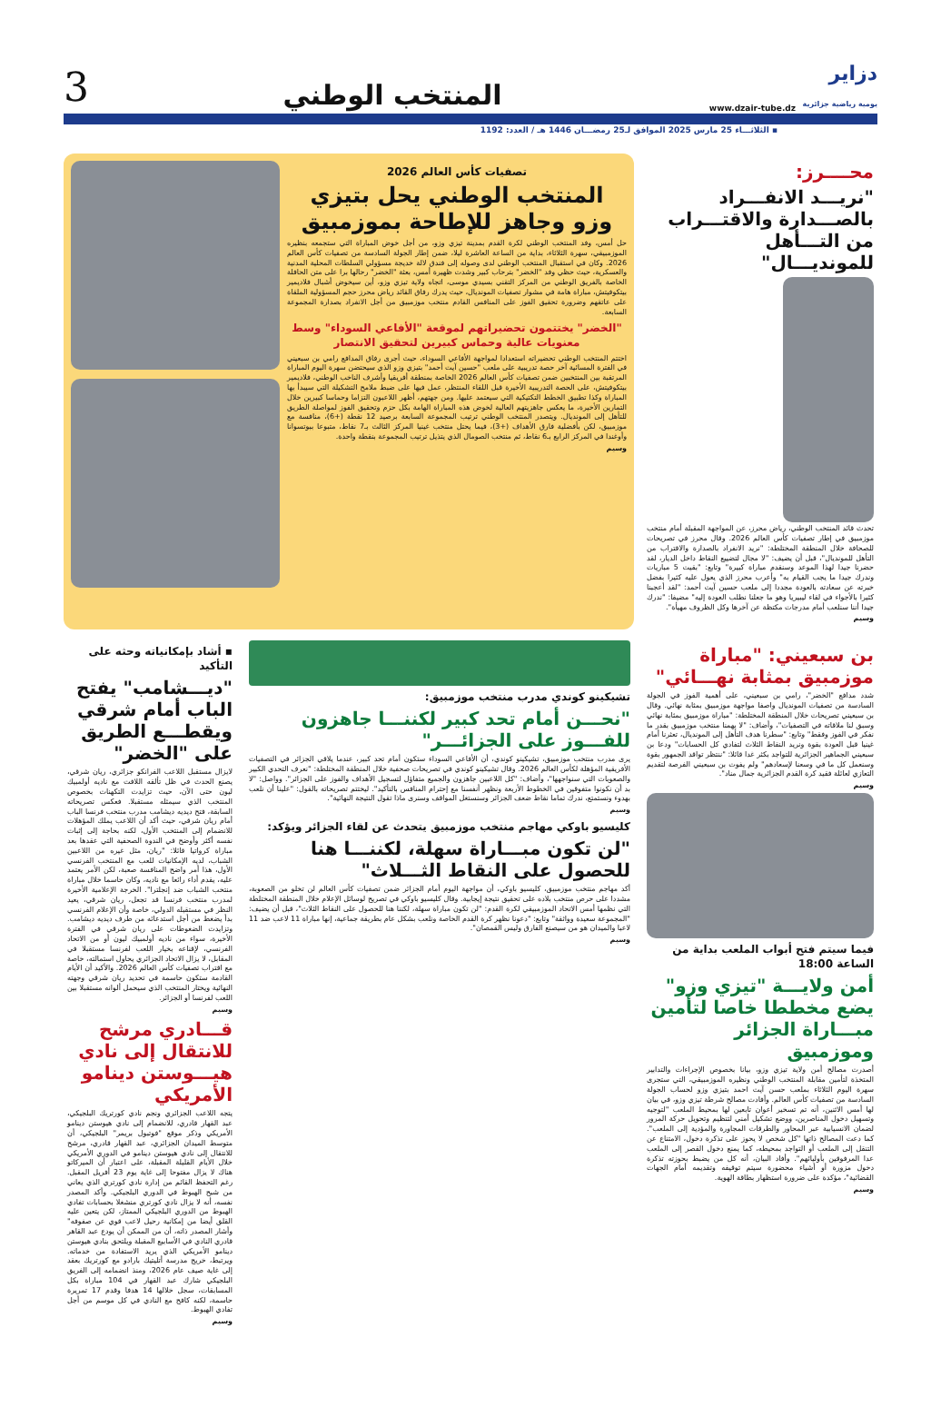دزاير
يومية رياضية جزائرية
www.dzair-tube.dz
المنتخب الوطني
3
▪ الثلاثـــاء 25 مارس 2025 الموافق لـ25 رمضـــان 1446 هـ / العدد: 1192
محــــرز:
"نريـــد الانفـــراد بالصـــدارة والاقتـــراب من التـــأهل للمونديـــال"
تحدث قائد المنتخب الوطني، رياض محرز، عن المواجهة المقبلة أمام منتخب موزمبيق في إطار تصفيات كأس العالم 2026. وقال محرز في تصريحات للصحافة خلال المنطقة المختلطة: "نريد الانفراد بالصدارة والاقتراب من التأهل للمونديال"، قبل أن يضيف: "لا مجال لتضييع النقاط داخل الديار، لقد حضرنا جيدا لهذا الموعد وسنقدم مباراة كبيرة" وتابع: "بقيت 5 مباريات وندرك جيدا ما يجب القيام به" وأعرب محرز الذي يعول عليه كثيرا بفضل خبرته عن سعادته بالعودة مجددا إلى ملعب حسين آيت أحمد: "لقد أعجبنا كثيرا بالأجواء في لقاء ليبيريا وهو ما جعلنا نطلب العودة إليه" مضيفا: "ندرك جيدا أننا سنلعب أمام مدرجات مكتظة عن آخرها وكل الظروف مهيأة".
وسيم
تصفيات كأس العالم 2026
المنتخب الوطني يحل بتيزي وزو وجاهز للإطاحة بموزمبيق
حل أمس، وفد المنتخب الوطني لكرة القدم بمدينة تيزي وزو، من أجل خوض المباراة التي ستجمعه بنظيره الموزمبيقي، سهرة الثلاثاء، بداية من الساعة العاشرة ليلا، ضمن إطار الجولة السادسة من تصفيات كأس العالم 2026. وكان في استقبال المنتخب الوطني لدى وصوله إلى فندق لالة خديجة مسؤولي السلطات المحلية المدنية والعسكرية، حيث حظي وفد "الخضر" بترحاب كبير وشدت ظهيرة أمس، بعثة "الخضر" رحالها برا على متن الحافلة الخاصة بالفريق الوطني من المركز التقني بسيدي موسى، اتجاه ولاية تيزي وزو، أين سيخوض أشبال فلاديمير بيتكوفيتش، مباراة هامة في مشوار تصفيات المونديال، حيث يدرك رفاق القائد رياض محرز حجم المسؤولية الملقاة على عاتقهم وضرورة تحقيق الفوز على المنافس القادم منتخب موزمبيق من أجل الانفراد بصدارة المجموعة السابعة.
"الخضر" يختتمون تحضيراتهم لموقعة "الأفاعي السوداء" وسط معنويات عالية وحماس كبيرين لتحقيق الانتصار
اختتم المنتخب الوطني تحضيراته استعدادا لمواجهة الأفاعي السوداء، حيث أجرى رفاق المدافع رامي بن سبعيني في الفترة المسائية آخر حصة تدريبية على ملعب "حسين آيت أحمد" بتيزي وزو الذي سيحتضن سهرة اليوم المباراة المرتقبة بين المنتخبين ضمن تصفيات كأس العالم 2026 الخاصة بمنطقة أفريقيا وأشرف الناخب الوطني، فلاديمير بيتكوفيتش، على الحصة التدريبية الأخيرة قبل اللقاء المنتظر، عمل فيها على ضبط ملامح التشكيلة التي سيبدأ بها المباراة وكذا تطبيق الخطط التكتيكية التي سيعتمد عليها. ومن جهتهم، أظهر اللاعبون التزاما وحماسا كبيرين خلال التمارين الأخيرة، ما يعكس جاهزيتهم العالية لخوض هذه المباراة الهامة بكل حزم وتحقيق الفوز لمواصلة الطريق للتأهل إلى المونديال. ويتصدر المنتخب الوطني ترتيب المجموعة السابعة برصيد 12 نقطة (+6)، منافسة مع موزمبيق، لكن بأفضلية فارق الأهداف (+3)، فيما يحتل منتخب غينيا المركز الثالث بـ7 نقاط، متبوعا ببوتسوانا وأوغندا في المركز الرابع بـ6 نقاط، ثم منتخب الصومال الذي يتذيل ترتيب المجموعة بنقطة واحدة.
وسيم
بن سبعيني: "مباراة موزمبيق بمثابة نهـــائي"
شدد مدافع "الخضر"، رامي بن سبعيني، على أهمية الفوز في الجولة السادسة من تصفيات المونديال واصفا مواجهة موزمبيق بمثابة نهائي. وقال بن سبعيني تصريحات خلال المنطقة المختلطة: "مباراة موزمبيق بمثابة نهائي وسبق لنا ملاقاته في التصفيات"، وأضاف: "لا يهمنا منتخب موزمبيق بقدر ما نفكر في الفوز وفقط" وتابع: "سطرنا هدف التأهل إلى المونديال، تعثرنا أمام غينيا قبل العودة بقوة ونريد النقاط الثلاث لتفادي كل الحسابات" ودعا بن سبعيني الجماهير الجزائرية للتواجد بكثر غدا قائلا: "ننتظر تواقد الجمهور بقوة وسنعمل كل ما في وسعنا لإسعادهم" ولم يفوت بن سبعيني الفرصة لتقديم التعازي لعائلة فقيد كرة القدم الجزائرية جمال مناد".
وسيم
فيما سيتم فتح أبواب الملعب بداية من الساعة 18:00
أمن ولايـــة "تيزي وزو" يضع مخططا خاصا لتأمين مبـــاراة الجزائر وموزمبيق
أصدرت مصالح أمن ولاية تيزي وزو، بيانا بخصوص الإجراءات والتدابير المتخذة لتأمين مقابلة المنتخب الوطني ونظيره الموزمبيقي، التي ستجرى سهرة اليوم الثلاثاء بملعب حسن آيت احمد بتيزي وزو لحساب الجولة السادسة من تصفيات كأس العالم. وأفادت مصالح شرطة تيزي وزو، في بيان لها أمس الاثنين، أنه تم تسخير أعوان تابعين لها بمحيط الملعب "لتوجيه وتسهيل دخول المناصرين، ووضع تشكيل أمني لتنظيم وتحويل حركة المرور لضمان الانسيابية عبر المحاور والطرقات المجاورة والمؤدية إلى الملعب". كما دعت المصالح ذاتها "كل شخص لا يحوز على تذكرة دخول، الامتناع عن التنقل إلى الملعب أو التواجد بمحيطه، كما يمنع دخول القصر إلى الملعب عدا المرفوقين بأوليائهم". وأفاد البيان، أنه كل من يضبط بحوزته تذكرة دخول مزورة أو أشياء محضورة سيتم توقيفه وتقديمه أمام الجهات القضائية"، مؤكدة على ضرورة استظهار بطاقة الهوية.
وسيم
تشيكينو كوندي مدرب منتخب موزمبيق:
"نحـــن أمام تحد كبير لكننـــا جاهزون للفـــوز على الجزائـــر"
يرى مدرب منتخب موزمبيق، تشيكينو كوندي، أن الأفاعي السوداء ستكون أمام تحد كبير، عندما يلاقي الجزائر في التصفيات الأفريقية المؤهلة لكأس العالم 2026. وقال تشيكينو كوندي في تصريحات صحفية خلال المنطقة المختلطة: "نعرف التحدي الكبير والصعوبات التي سنواجهها"، وأضاف: "كل اللاعبين جاهزون والجميع متفاؤل لتسجيل الأهداف والفوز على الجزائر". وواصل: "لا بد أن نكونوا متفوقين في الخطوط الأربعة ونظهر أنفسنا مع إحترام المنافس بالتأكيد". ليختتم تصريحاته بالقول: "علينا أن نلعب بهدوء ونستمتع، ندرك تماما نقاط ضعف الجزائر وسنستغل المواقف وسنرى ماذا تقول النتيجة النهائية".
وسيم
كليسيو باوكي مهاجم منتخب موزمبيق يتحدث عن لقاء الجزائر ويؤكد:
"لن تكون مبـــاراة سهلة، لكننـــا هنا للحصول على النقاط الثـــلاث"
أكد مهاجم منتخب موزمبيق، كليسيو باوكي، أن مواجهة اليوم أمام الجزائر ضمن تصفيات كأس العالم لن تخلو من الصعوبة، مشددا على حرص منتخب بلاده على تحقيق نتيجة إيجابية. وقال كليسيو باوكي في تصريح لوسائل الإعلام خلال المنطقة المختلطة التي نظمها أمس الاتحاد الموزمبيقي لكرة القدم: "لن تكون مباراة سهلة، لكننا هنا للحصول على النقاط الثلاث"، قبل أن يضيف: "المجموعة سعيدة وواثقة" وتابع: "دعونا نظهر كرة القدم الخاصة ونلعب بشكل عام بطريقة جماعية، إنها مباراة 11 لاعب ضد 11 لاعبا والميدان هو من سيصنع الفارق وليس القمصان".
وسيم
▪ أشاد بإمكانياته وحثه على التأكيد
"ديـــشامب" يفتح الباب أمام شرقي ويقطـــع الطريق على "الخضر"
لايزال مستقبل اللاعب الفرانكو جزائري، ريان شرقي، يصنع الحدث في ظل تألقه اللافت مع ناديه أولمبيك ليون حتى الآن، حيث تزايدت التكهنات بخصوص المنتخب الذي سيمثله مستقبلا. فعكس تصريحاته السابقة، فتح ديديه ديشامب مدرب منتخب فرنسا الباب أمام ريان شرقي، حيث أكد أن اللاعب يملك المؤهلات للانضمام إلى المنتخب الأول، لكنه بحاجة إلى إثبات نفسه أكثر وأوضح في الندوة الصحفية التي عقدها بعد مباراة كرواتيا قائلا: "ريان، مثل غيره من اللاعبين الشباب، لديه الإمكانيات للعب مع المنتخب الفرنسي الأول، هذا أمر واضح المنافسة صعبة، لكن الأمر يعتمد عليه، يقدم أداء رائعا مع ناديه، وكان حاسما خلال مباراة منتخب الشباب ضد إنجلترا". الخرجة الإعلامية الأخيرة لمدرب منتخب فرنسا قد تجعل، ريان شرقي، يعيد النظر في مستقبله الدولي، خاصة وأن الإعلام الفرنسي بدأ يضغط من أجل استدعائه من طرف ديديه ديشامب. وتزايدت الضغوطات على ريان شرقي في الفترة الأخيرة، سواء من ناديه أولمبيك ليون أو من الاتحاد الفرنسي، لإقناعه بخيار اللعب لفرنسا مستقبلا في المقابل، لا يزال الاتحاد الجزائري يحاول استمالته، خاصة مع اقتراب تصفيات كأس العالم 2026. والأكيد أن الأيام القادمة ستكون حاسمة في تحديد ريان شرقي وجهته النهائية ويختار المنتخب الذي سيحمل ألوانه مستقبلا بين اللعب لفرنسا أو الجزائر.
وسيم
قـــادري مرشح للانتقال إلى نادي هيـــوستن دينامو الأمريكي
يتجه اللاعب الجزائري ونجم نادي كورتريك البلجيكي، عبد القهار قادري، للانضمام إلى نادي هيوستن دينامو الأمريكي وذكر موقع "فوتبول بريمر" البلجيكي، أن متوسط الميدان الجزائري، عبد القهار قادري، مرشح للانتقال إلى نادي هيوستن دينامو في الدوري الأمريكي خلال الأيام القليلة المقبلة، على اعتبار أن الميركاتو هناك لا يزال مفتوحا إلى غاية يوم 23 أفريل المقبل. رغم التحفظ القائم من إدارة نادي كورتري الذي يعاني من شبح الهبوط في الدوري البلجيكي. وأكد المصدر نفسه، أنه لا يزال نادي كورتري منشغلا بحسابات تفادي الهبوط من الدوري البلجيكي الممتاز، لكن يتعين عليه القلق أيضا من إمكانية رحيل لاعب قوي عن صفوفه" وأشار المصدر ذاته، أن من الممكن أن يودع عبد القاهر قادري النادي في الأسابيع المقبلة ويلتحق بنادي هيوستن دينامو الأمريكي الذي يريد الاستفادة من خدماته. ويرتبط، خريج مدرسة أتليتيك بارادو مع كورتريك بعقد إلى غاية صيف عام 2026، ومنذ انضمامه إلى الفريق البلجيكي شارك عبد القهار في 104 مباراة بكل المسابقات، سجل خلالها 14 هدفا وقدم 17 تمريرة حاسمة، لكنه كافح مع النادي في كل موسم من أجل تفادي الهبوط.
وسيم